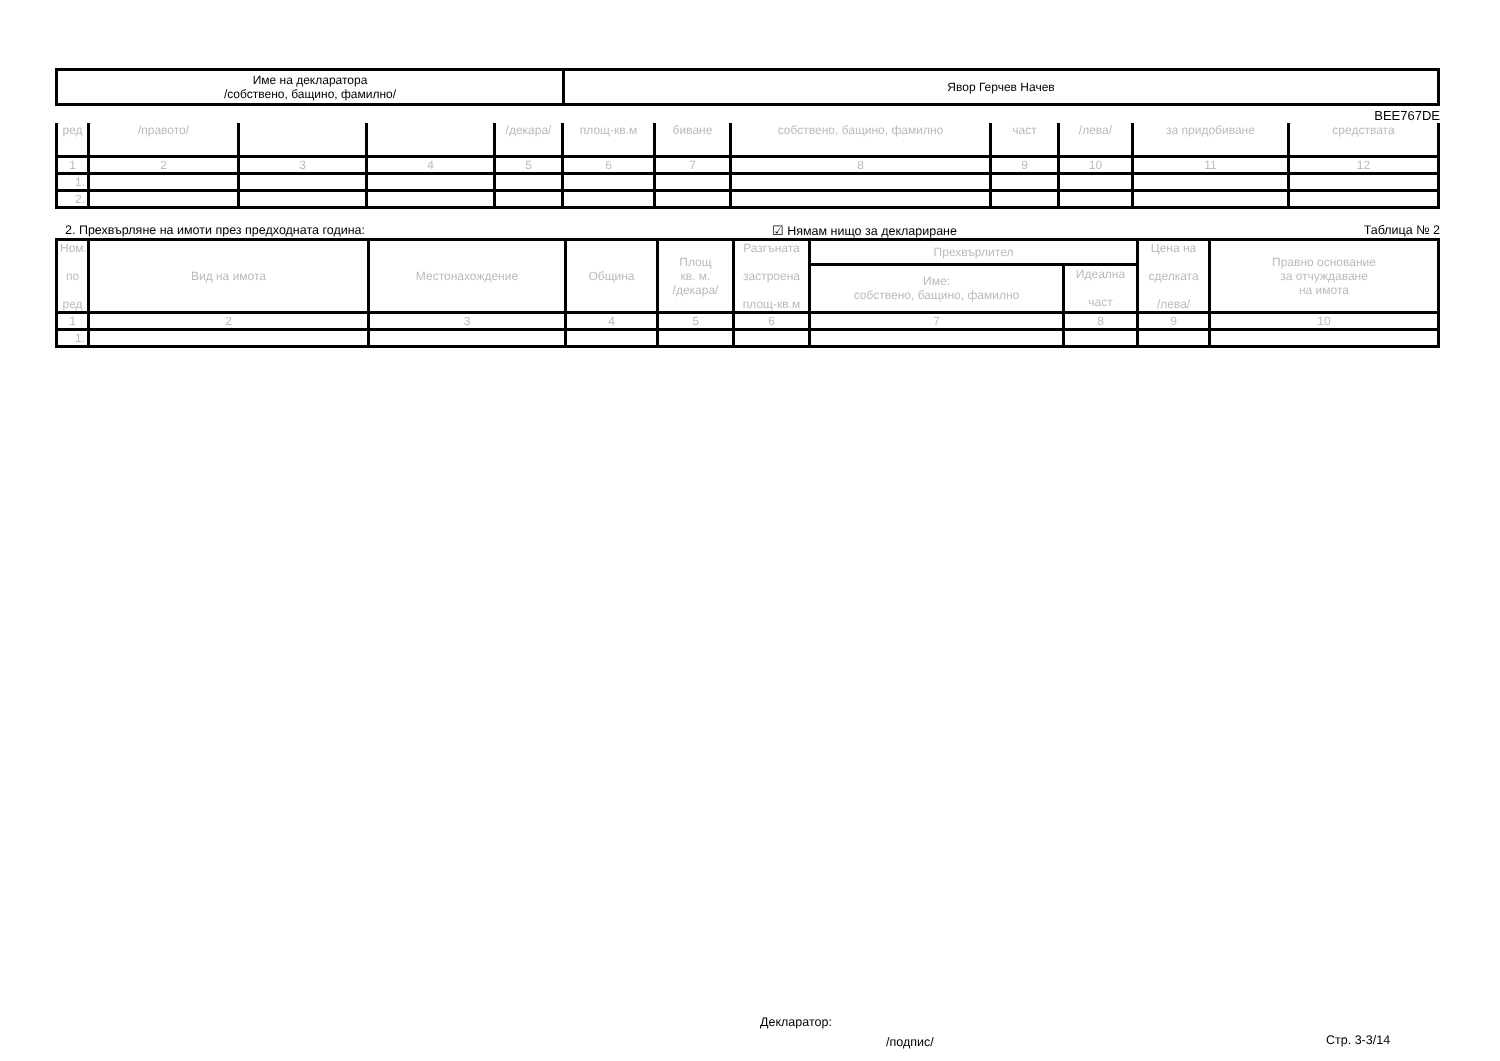| Име на декларатора /собствено, бащино, фамилно/ | Явор Герчев Начев |
BEE767DE
| ред | /правото/ | | | /декара/ | площ-кв.м | биване | собствено, бащино, фамилно | част | /лева/ | за придобиване | средствата |
| --- | --- | --- | --- | --- | --- | --- | --- | --- | --- | --- | --- |
| 1 | 2 | 3 | 4 | 5 | 6 | 7 | 8 | 9 | 10 | 11 | 12 |
| 1. | | | | | | | | | | | |
| 2. | | | | | | | | | | | |
2. Прехвърляне на имоти през предходната година: ☑ Нямам нищо за деклариране Таблица № 2
| Ном. по ред | Вид на имота | Местонахождение | Община | Площ кв. м. /декара/ | Разгъната застроена площ-кв.м | Прехвърлител | | Цена на сделката /лева/ | Правно основание за отчуждаване на имота |
| --- | --- | --- | --- | --- | --- | --- | --- | --- | --- |
| | | | | | | Име: собствено, бащино, фамилно | Идеална част | | |
| 1 | 2 | 3 | 4 | 5 | 6 | 7 | 8 | 9 | 10 |
| 1. | | | | | | | | | |
Декларатор:
/подпис/ Стр. 3-3/14